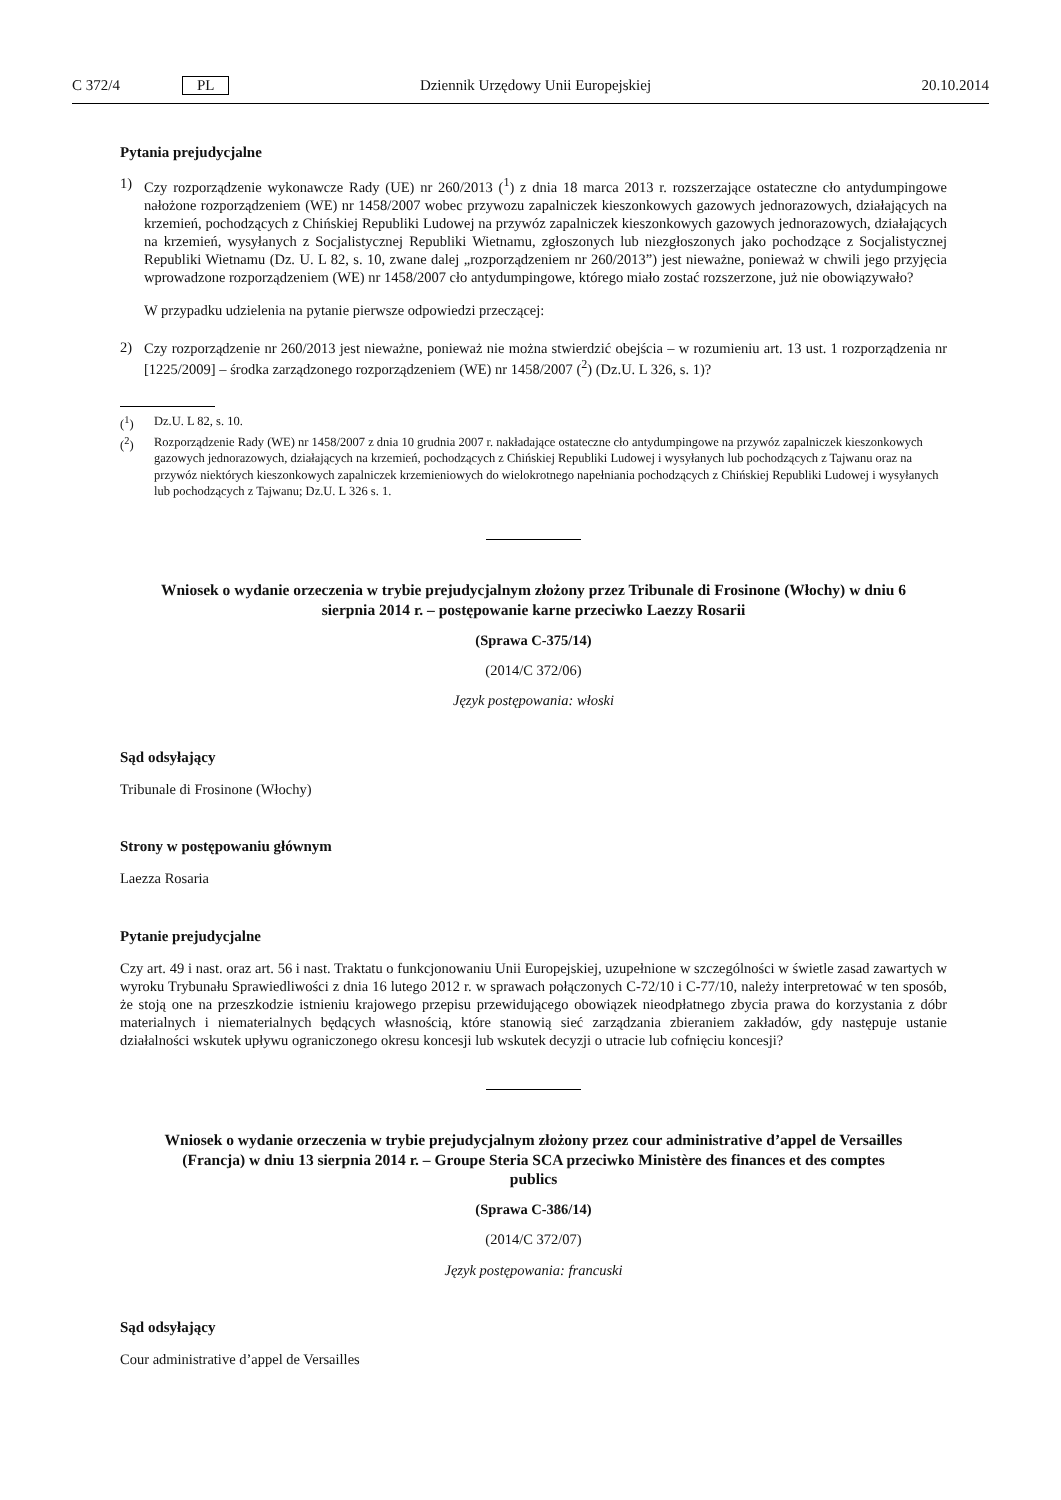C 372/4 PL Dziennik Urzędowy Unii Europejskiej 20.10.2014
Pytania prejudycjalne
1)
Czy rozporządzenie wykonawcze Rady (UE) nr 260/2013 (<sup>1</sup>) z dnia 18 marca 2013 r. rozszerzające ostateczne cło antydumpingowe nałożone rozporządzeniem (WE) nr 1458/2007 wobec przywozu zapalniczek kieszonkowych gazowych jednorazowych, działających na krzemień, pochodzących z Chińskiej Republiki Ludowej na przywóz zapalniczek kieszonkowych gazowych jednorazowych, działających na krzemień, wysyłanych z Socjalistycznej Republiki Wietnamu, zgłoszonych lub niezgłoszonych jako pochodzące z Socjalistycznej Republiki Wietnamu (Dz. U. L 82, s. 10, zwane dalej „rozporządzeniem nr 260/2013”) jest nieważne, ponieważ w chwili jego przyjęcia wprowadzone rozporządzeniem (WE) nr 1458/2007 cło antydumpingowe, którego miało zostać rozszerzone, już nie obowiązywało?
W przypadku udzielenia na pytanie pierwsze odpowiedzi przeczącej:
2)
Czy rozporządzenie nr 260/2013 jest nieważne, ponieważ nie można stwierdzić obejścia – w rozumieniu art. 13 ust. 1 rozporządzenia nr [1225/2009] – środka zarządzonego rozporządzeniem (WE) nr 1458/2007 (<sup>2</sup>) (Dz.U. L 326, s. 1)?
(<sup>1</sup>) Dz.U. L 82, s. 10.
(<sup>2</sup>) Rozporządzenie Rady (WE) nr 1458/2007 z dnia 10 grudnia 2007 r. nakładające ostateczne cło antydumpingowe na przywóz zapalniczek kieszonkowych gazowych jednorazowych, działających na krzemień, pochodzących z Chińskiej Republiki Ludowej i wysyłanych lub pochodzących z Tajwanu oraz na przywóz niektórych kieszonkowych zapalniczek krzemieniowych do wielokrotnego napełniania pochodzących z Chińskiej Republiki Ludowej i wysyłanych lub pochodzących z Tajwanu; Dz.U. L 326 s. 1.
Wniosek o wydanie orzeczenia w trybie prejudycjalnym złożony przez Tribunale di Frosinone (Włochy) w dniu 6 sierpnia 2014 r. – postępowanie karne przeciwko Laezzy Rosarii
(Sprawa C-375/14)
(2014/C 372/06)
Język postępowania: włoski
Sąd odsyłający
Tribunale di Frosinone (Włochy)
Strony w postępowaniu głównym
Laezza Rosaria
Pytanie prejudycjalne
Czy art. 49 i nast. oraz art. 56 i nast. Traktatu o funkcjonowaniu Unii Europejskiej, uzupełnione w szczególności w świetle zasad zawartych w wyroku Trybunału Sprawiedliwości z dnia 16 lutego 2012 r. w sprawach połączonych C-72/10 i C-77/10, należy interpretować w ten sposób, że stoją one na przeszkodzie istnieniu krajowego przepisu przewidującego obowiązek nieodpłatnego zbycia prawa do korzystania z dóbr materialnych i niematerialnych będących własnością, które stanowią sieć zarządzania zbieraniem zakładów, gdy następuje ustanie działalności wskutek upływu ograniczonego okresu koncesji lub wskutek decyzji o utracie lub cofnięciu koncesji?
Wniosek o wydanie orzeczenia w trybie prejudycjalnym złożony przez cour administrative d’appel de Versailles (Francja) w dniu 13 sierpnia 2014 r. – Groupe Steria SCA przeciwko Ministère des finances et des comptes publics
(Sprawa C-386/14)
(2014/C 372/07)
Język postępowania: francuski
Sąd odsyłający
Cour administrative d’appel de Versailles